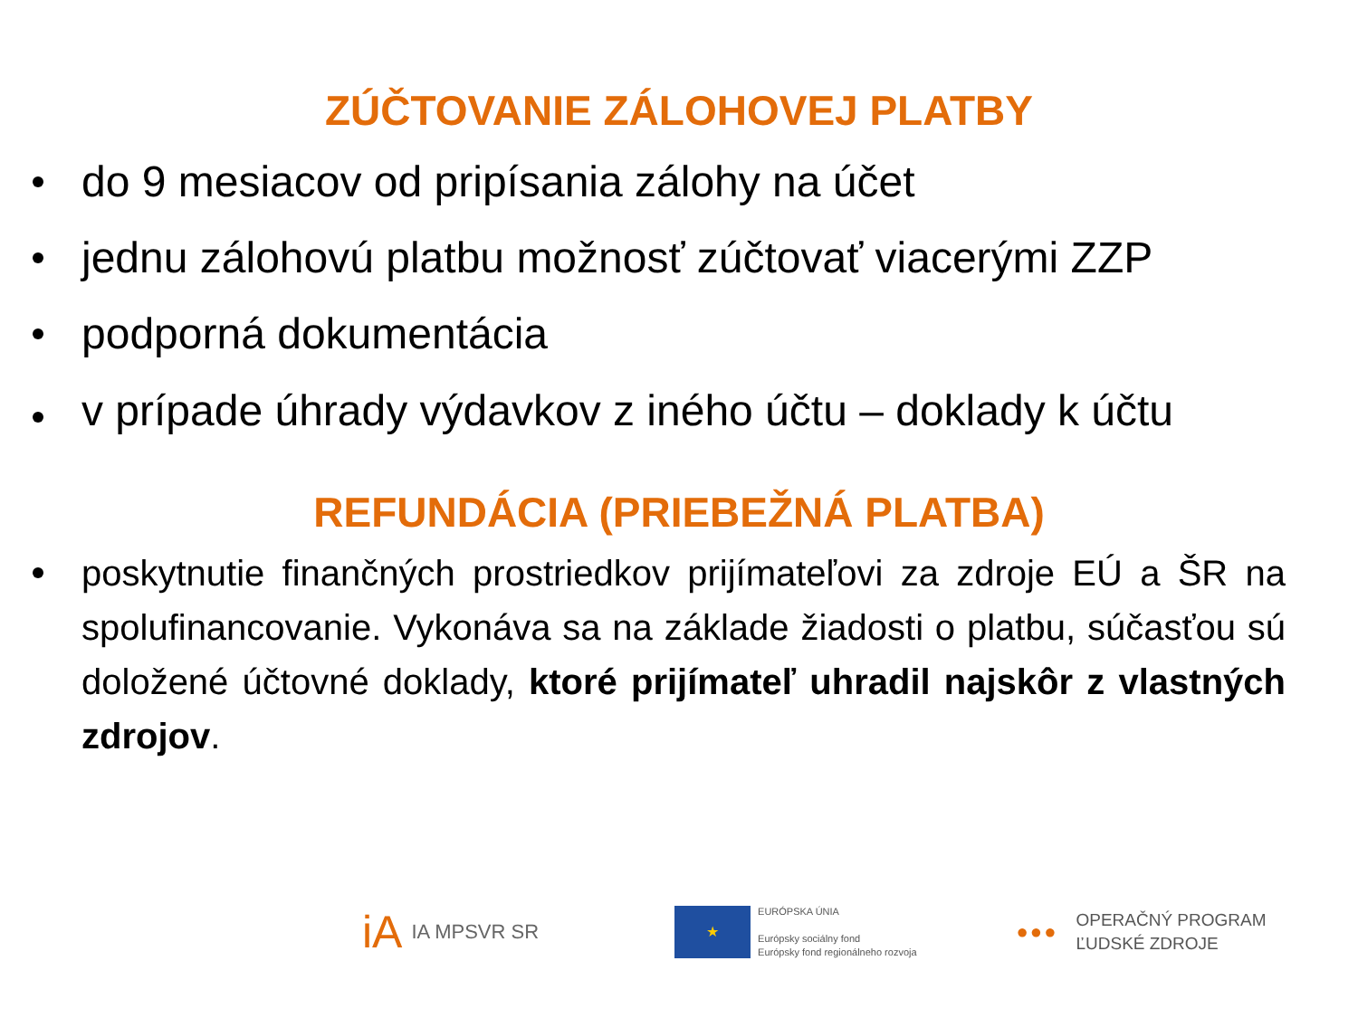ZÚČTOVANIE ZÁLOHOVEJ PLATBY
do 9 mesiacov od pripísania zálohy na účet
jednu zálohovú platbu možnosť zúčtovať viacerými ZZP
podporná dokumentácia
v prípade úhrady výdavkov z iného účtu – doklady k účtu
REFUNDÁCIA (PRIEBEŽNÁ PLATBA)
poskytnutie finančných prostriedkov prijímateľovi za zdroje EÚ a ŠR na spolufinancovanie. Vykonáva sa na základe žiadosti o platbu, súčasťou sú doložené účtovné doklady, ktoré prijímateľ uhradil najskôr z vlastných zdrojov.
iA
IA MPSVR SR
★
EURÓPSKA ÚNIA
Európsky sociálny fond
Európsky fond regionálneho rozvoja
●●●
OPERAČNÝ PROGRAM
ĽUDSKÉ ZDROJE